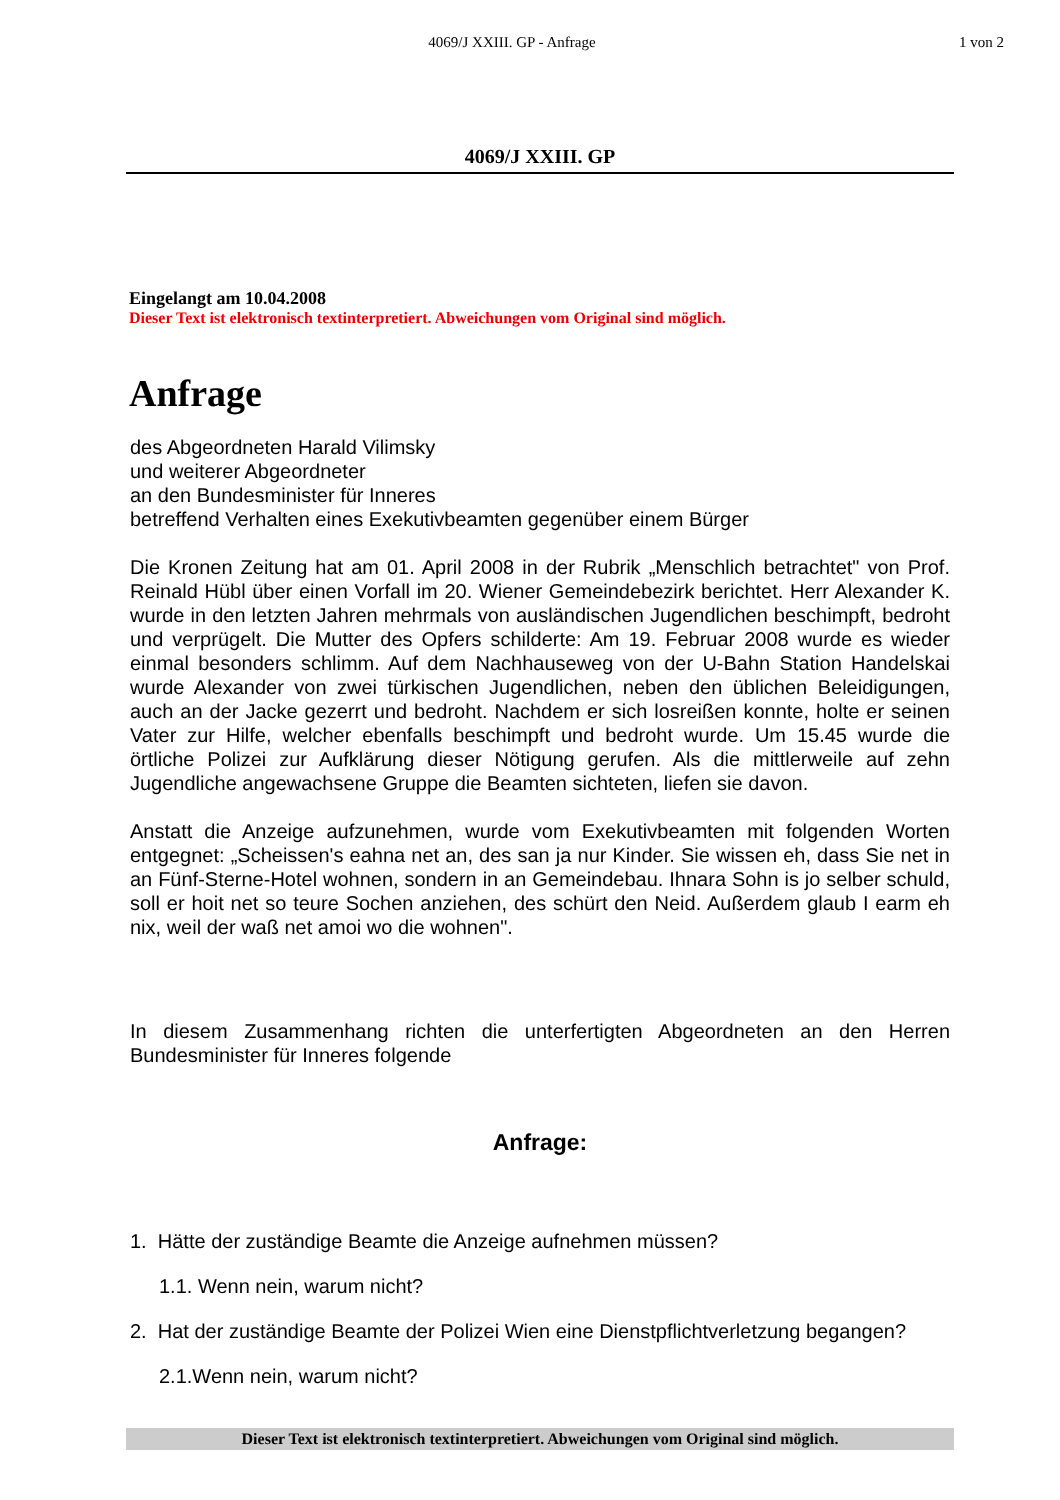4069/J XXIII. GP - Anfrage 1 von 2
4069/J XXIII. GP
Eingelangt am 10.04.2008
Dieser Text ist elektronisch textinterpretiert. Abweichungen vom Original sind möglich.
Anfrage
des Abgeordneten Harald Vilimsky
und weiterer Abgeordneter
an den Bundesminister für Inneres
betreffend Verhalten eines Exekutivbeamten gegenüber einem Bürger
Die Kronen Zeitung hat am 01. April 2008 in der Rubrik „Menschlich betrachtet" von Prof. Reinald Hübl über einen Vorfall im 20. Wiener Gemeindebezirk berichtet. Herr Alexander K. wurde in den letzten Jahren mehrmals von ausländischen Jugendlichen beschimpft, bedroht und verprügelt. Die Mutter des Opfers schilderte: Am 19. Februar 2008 wurde es wieder einmal besonders schlimm. Auf dem Nachhauseweg von der U-Bahn Station Handelskai wurde Alexander von zwei türkischen Jugendlichen, neben den üblichen Beleidigungen, auch an der Jacke gezerrt und bedroht. Nachdem er sich losreißen konnte, holte er seinen Vater zur Hilfe, welcher ebenfalls beschimpft und bedroht wurde. Um 15.45 wurde die örtliche Polizei zur Aufklärung dieser Nötigung gerufen. Als die mittlerweile auf zehn Jugendliche angewachsene Gruppe die Beamten sichteten, liefen sie davon.
Anstatt die Anzeige aufzunehmen, wurde vom Exekutivbeamten mit folgenden Worten entgegnet: „Scheissen's eahna net an, des san ja nur Kinder. Sie wissen eh, dass Sie net in an Fünf-Sterne-Hotel wohnen, sondern in an Gemeindebau. Ihnara Sohn is jo selber schuld, soll er hoit net so teure Sochen anziehen, des schürt den Neid. Außerdem glaub I earm eh nix, weil der waß net amoi wo die wohnen".
In diesem Zusammenhang richten die unterfertigten Abgeordneten an den Herren Bundesminister für Inneres folgende
Anfrage:
1. Hätte der zuständige Beamte die Anzeige aufnehmen müssen?
1.1. Wenn nein, warum nicht?
2. Hat der zuständige Beamte der Polizei Wien eine Dienstpflichtverletzung begangen?
2.1.Wenn nein, warum nicht?
Dieser Text ist elektronisch textinterpretiert. Abweichungen vom Original sind möglich.